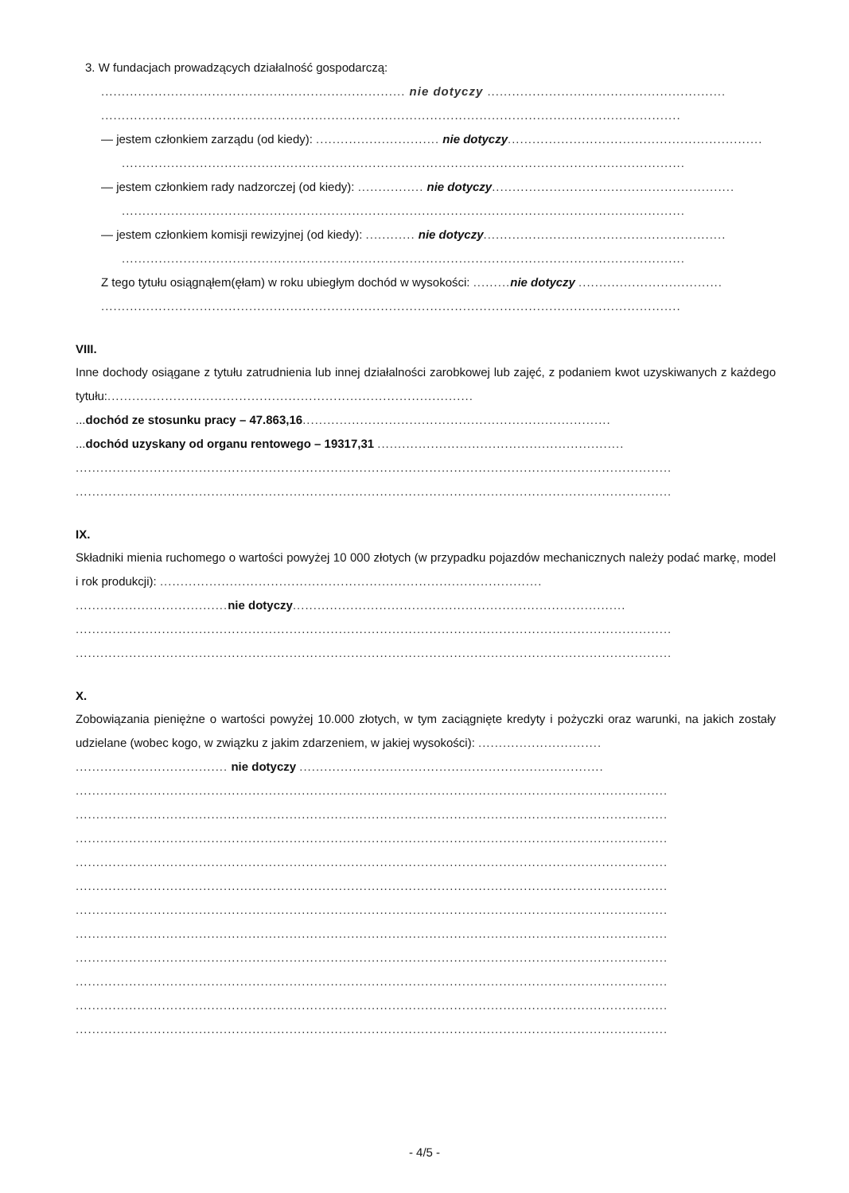3. W fundacjach prowadzących działalność gospodarczą:
.......................................................................... nie dotyczy ..........................................................
.............................................................................................................................................
— jestem członkiem zarządu (od kiedy): .............................. nie dotyczy..............................................................
.........................................................................................................................................
— jestem członkiem rady nadzorczej (od kiedy): ................ nie dotyczy...........................................................
.........................................................................................................................................
— jestem członkiem komisji rewizyjnej (od kiedy): ............ nie dotyczy...........................................................
.........................................................................................................................................
Z tego tytułu osiągnąłem(ęłam) w roku ubiegłym dochód w wysokości: ......... nie dotyczy ...................................
.............................................................................................................................................
VIII.
Inne dochody osiągane z tytułu zatrudnienia lub innej działalności zarobkowej lub zajęć, z podaniem kwot uzyskiwanych z każdego tytułu:.........................................................................................
...dochód ze stosunku pracy – 47.863,16...........................................................................
...dochód uzyskany od organu rentowego – 19317,31 ............................................................
.................................................................................................................................................
.................................................................................................................................................
IX.
Składniki mienia ruchomego o wartości powyżej 10 000 złotych (w przypadku pojazdów mechanicznych należy podać markę, model i rok produkcji): .............................................................................................
..................................... nie dotyczy.................................................................................
.................................................................................................................................................
.................................................................................................................................................
X.
Zobowiązania pieniężne o wartości powyżej 10.000 złotych, w tym zaciągnięte kredyty i pożyczki oraz warunki, na jakich zostały udzielane (wobec kogo, w związku z jakim zdarzeniem, w jakiej wysokości): ..............................
..................................... nie dotyczy ..........................................................................
................................................................................................................................................
................................................................................................................................................
................................................................................................................................................
................................................................................................................................................
................................................................................................................................................
................................................................................................................................................
................................................................................................................................................
................................................................................................................................................
................................................................................................................................................
................................................................................................................................................
................................................................................................................................................
- 4/5 -